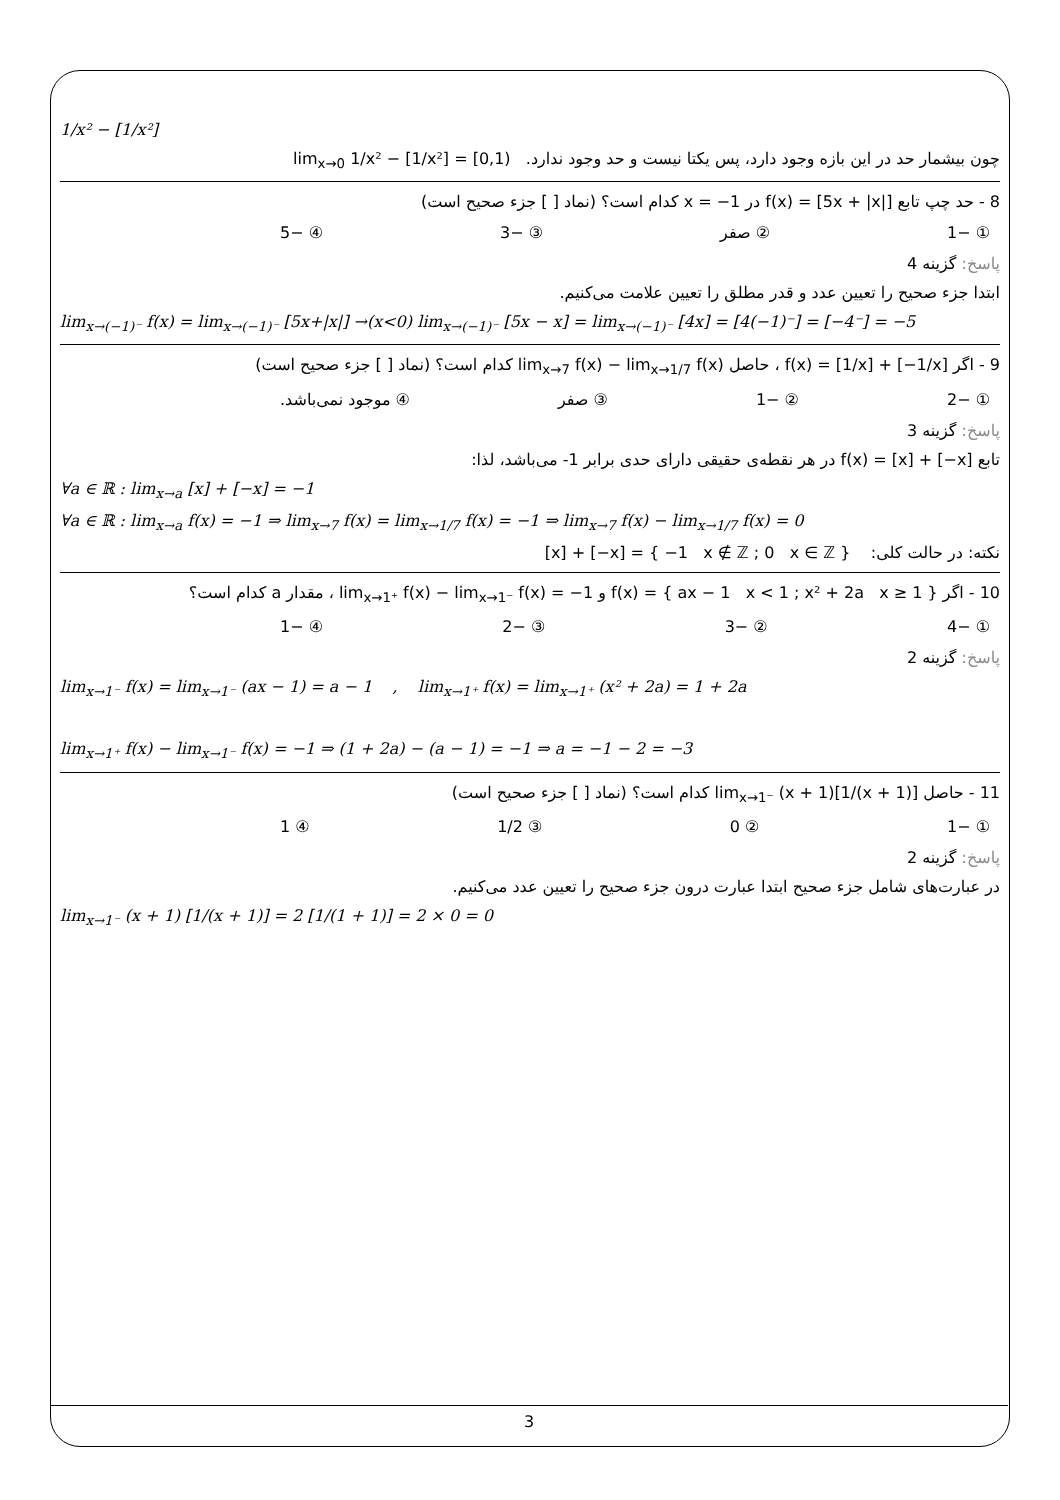1/x² − [1/x²]
چون بیشمار حد در این بازه وجود دارد، پس یکتا نیست و حد وجود ندارد. lim<sub>x→0</sub> 1/x² − [1/x²] = [0,1)
8 - حد چپ تابع f(x) = [5x + |x|] در x = −1 کدام است؟ (نماد [ ] جزء صحیح است)
① −1 ② صفر ③ −3 ④ −5
پاسخ: گزینه 4
ابتدا جزء صحیح را تعیین عدد و قدر مطلق را تعیین علامت می‌کنیم.
lim<sub>x→(−1)⁻</sub> f(x) = lim<sub>x→(−1)⁻</sub> [5x+|x|] →(x<0) lim<sub>x→(−1)⁻</sub> [5x − x] = lim<sub>x→(−1)⁻</sub> [4x] = [4(−1)⁻] = [−4⁻] = −5
9 - اگر f(x) = [1/x] + [−1/x] ، حاصل lim<sub>x→7</sub> f(x) − lim<sub>x→1/7</sub> f(x) کدام است؟ (نماد [ ] جزء صحیح است)
① −2 ② −1 ③ صفر ④ موجود نمی‌باشد.
پاسخ: گزینه 3
تابع f(x) = [x] + [−x] در هر نقطه‌ی حقیقی دارای حدی برابر 1- می‌باشد، لذا:
∀a ∈ ℝ : lim<sub>x→a</sub> [x] + [−x] = −1
∀a ∈ ℝ : lim<sub>x→a</sub> f(x) = −1 ⇒ lim<sub>x→7</sub> f(x) = lim<sub>x→1/7</sub> f(x) = −1 ⇒ lim<sub>x→7</sub> f(x) − lim<sub>x→1/7</sub> f(x) = 0
نکته: در حالت کلی: [x] + [−x] = { −1 x ∉ ℤ ; 0 x ∈ ℤ }
10 - اگر f(x) = { ax − 1 x < 1 ; x² + 2a x ≥ 1 } و lim<sub>x→1⁺</sub> f(x) − lim<sub>x→1⁻</sub> f(x) = −1 ، مقدار a کدام است؟
① −4 ② −3 ③ −2 ④ −1
پاسخ: گزینه 2
lim<sub>x→1⁻</sub> f(x) = lim<sub>x→1⁻</sub> (ax − 1) = a − 1 , lim<sub>x→1⁺</sub> f(x) = lim<sub>x→1⁺</sub> (x² + 2a) = 1 + 2a
lim<sub>x→1⁺</sub> f(x) − lim<sub>x→1⁻</sub> f(x) = −1 ⇒ (1 + 2a) − (a − 1) = −1 ⇒ a = −1 − 2 = −3
11 - حاصل lim<sub>x→1⁻</sub> (x + 1)[1/(x + 1)] کدام است؟ (نماد [ ] جزء صحیح است)
① −1 ② 0 ③ 1/2 ④ 1
پاسخ: گزینه 2
در عبارت‌های شامل جزء صحیح ابتدا عبارت درون جزء صحیح را تعیین عدد می‌کنیم.
lim<sub>x→1⁻</sub> (x + 1) [1/(x + 1)] = 2 [1/(1 + 1)] = 2 × 0 = 0
3